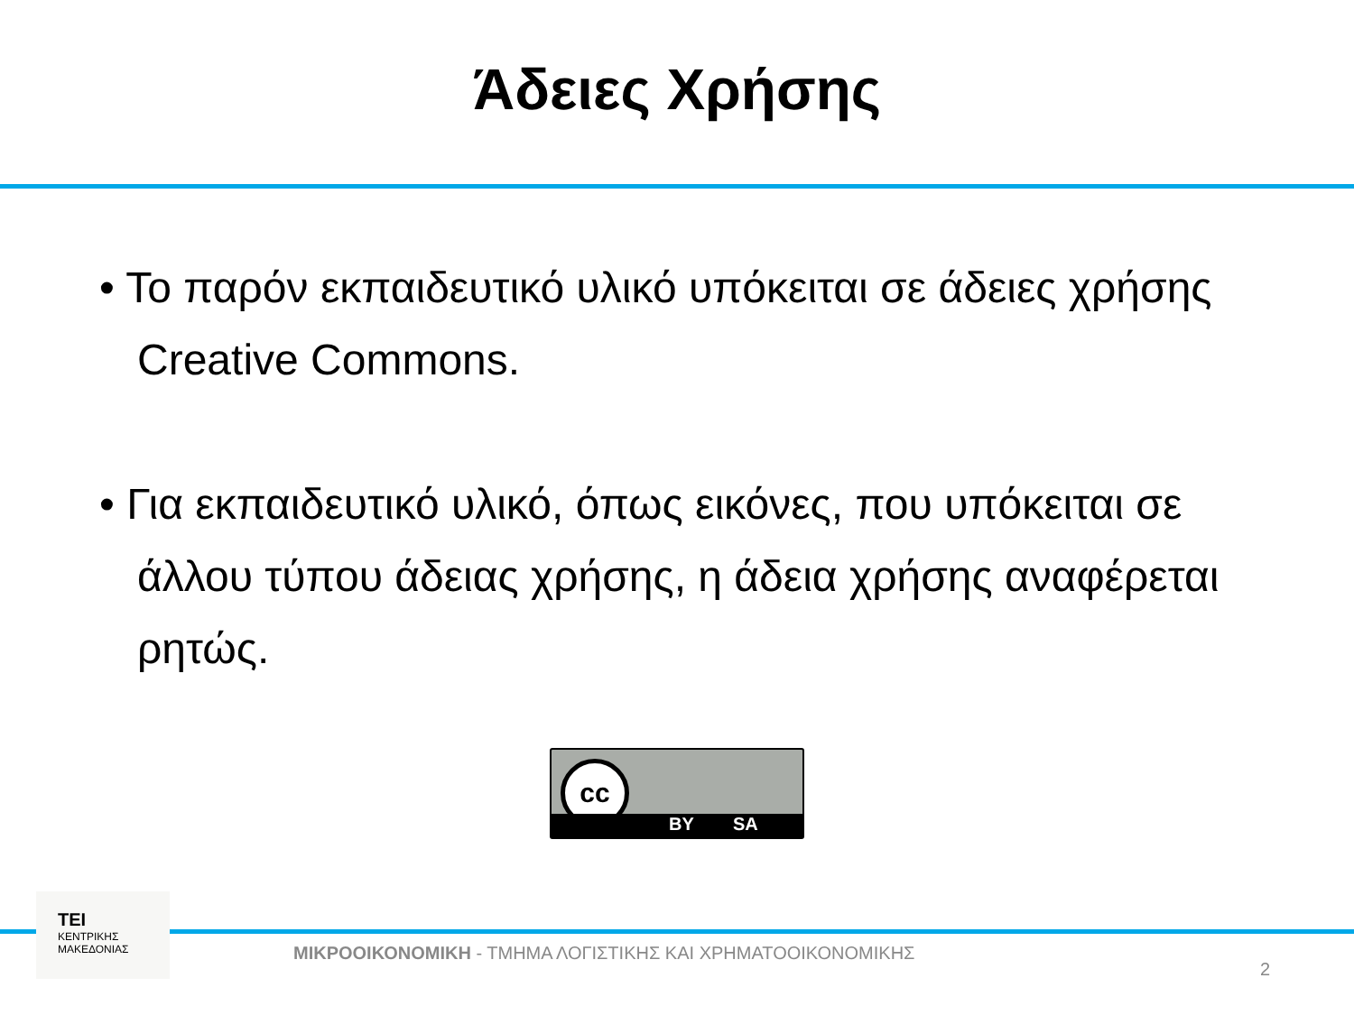Άδειες Χρήσης
• Το παρόν εκπαιδευτικό υλικό υπόκειται σε άδειες χρήσης Creative Commons.
• Για εκπαιδευτικό υλικό, όπως εικόνες, που υπόκειται σε άλλου τύπου άδειας χρήσης, η άδεια χρήσης αναφέρεται ρητώς.
cc
BY SA
TEI
ΚΕΝΤΡΙΚΗΣ
ΜΑΚΕΔΟΝΙΑΣ
ΜΙΚΡΟΟΙΚΟΝΟΜΙΚΗ - ΤΜΗΜΑ ΛΟΓΙΣΤΙΚΗΣ ΚΑΙ ΧΡΗΜΑΤΟΟΙΚΟΝΟΜΙΚΗΣ
2